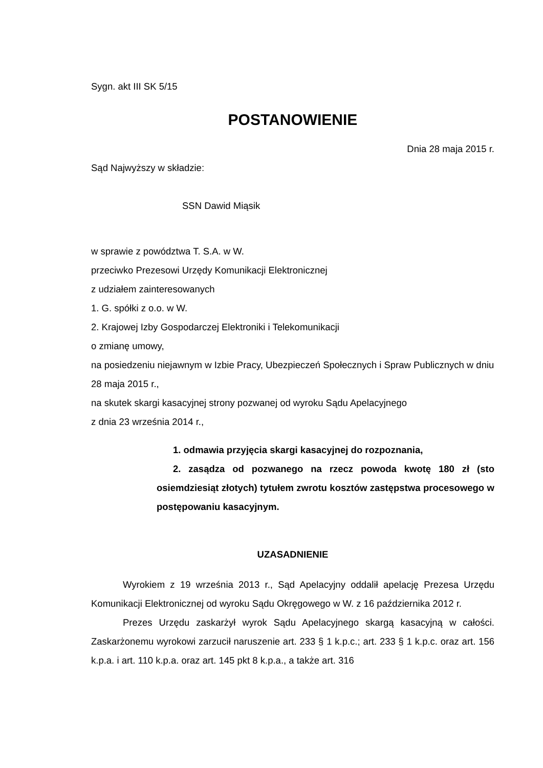Sygn. akt III SK 5/15
POSTANOWIENIE
Dnia 28 maja 2015 r.
Sąd Najwyższy w składzie:
SSN Dawid Miąsik
w sprawie z powództwa T. S.A. w W.
przeciwko Prezesowi Urzędy Komunikacji Elektronicznej
z udziałem zainteresowanych
1. G. spółki z o.o. w W.
2. Krajowej Izby Gospodarczej Elektroniki i Telekomunikacji
o zmianę umowy,
na posiedzeniu niejawnym w Izbie Pracy, Ubezpieczeń Społecznych i Spraw Publicznych w dniu 28 maja 2015 r.,
na skutek skargi kasacyjnej strony pozwanej od wyroku Sądu Apelacyjnego
z dnia 23 września 2014 r.,
1. odmawia przyjęcia skargi kasacyjnej do rozpoznania,
2. zasądza od pozwanego na rzecz powoda kwotę 180 zł (sto osiemdziesiąt złotych) tytułem zwrotu kosztów zastępstwa procesowego w postępowaniu kasacyjnym.
UZASADNIENIE
Wyrokiem z 19 września 2013 r., Sąd Apelacyjny oddalił apelację Prezesa Urzędu Komunikacji Elektronicznej od wyroku Sądu Okręgowego w W. z 16 października 2012 r.
Prezes Urzędu zaskarżył wyrok Sądu Apelacyjnego skargą kasacyjną w całości. Zaskarżonemu wyrokowi zarzucił naruszenie art. 233 § 1 k.p.c.; art. 233 § 1 k.p.c. oraz art. 156 k.p.a. i art. 110 k.p.a. oraz art. 145 pkt 8 k.p.a., a także art. 316